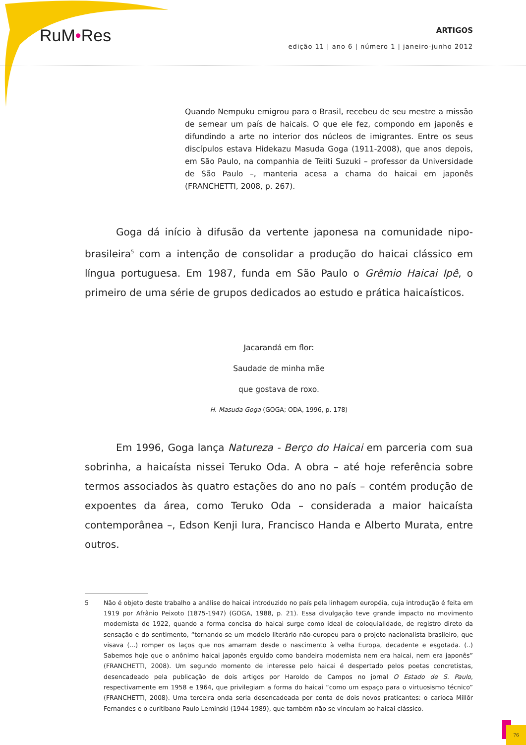RuM•Res ARTIGOS
edição 11 | ano 6 | número 1 | janeiro-junho 2012
Quando Nempuku emigrou para o Brasil, recebeu de seu mestre a missão de semear um país de haicais. O que ele fez, compondo em japonês e difundindo a arte no interior dos núcleos de imigrantes. Entre os seus discípulos estava Hidekazu Masuda Goga (1911-2008), que anos depois, em São Paulo, na companhia de Teiiti Suzuki – professor da Universidade de São Paulo –, manteria acesa a chama do haicai em japonês (FRANCHETTI, 2008, p. 267).
Goga dá início à difusão da vertente japonesa na comunidade nipo-brasileira<sup>5</sup> com a intenção de consolidar a produção do haicai clássico em língua portuguesa. Em 1987, funda em São Paulo o Grêmio Haicai Ipê, o primeiro de uma série de grupos dedicados ao estudo e prática haicaísticos.
Jacarandá em flor:
Saudade de minha mãe
que gostava de roxo.
H. Masuda Goga (GOGA; ODA, 1996, p. 178)
Em 1996, Goga lança Natureza - Berço do Haicai em parceria com sua sobrinha, a haicaísta nissei Teruko Oda. A obra – até hoje referência sobre termos associados às quatro estações do ano no país – contém produção de expoentes da área, como Teruko Oda – considerada a maior haicaísta contemporânea –, Edson Kenji Iura, Francisco Handa e Alberto Murata, entre outros.
5 Não é objeto deste trabalho a análise do haicai introduzido no país pela linhagem européia, cuja introdução é feita em 1919 por Afrânio Peixoto (1875-1947) (GOGA, 1988, p. 21). Essa divulgação teve grande impacto no movimento modernista de 1922, quando a forma concisa do haicai surge como ideal de coloquialidade, de registro direto da sensação e do sentimento, “tornando-se um modelo literário não-europeu para o projeto nacionalista brasileiro, que visava (...) romper os laços que nos amarram desde o nascimento à velha Europa, decadente e esgotada. (..) Sabemos hoje que o anônimo haicai japonês erguido como bandeira modernista nem era haicai, nem era japonês” (FRANCHETTI, 2008). Um segundo momento de interesse pelo haicai é despertado pelos poetas concretistas, desencadeado pela publicação de dois artigos por Haroldo de Campos no jornal O Estado de S. Paulo, respectivamente em 1958 e 1964, que privilegiam a forma do haicai “como um espaço para o virtuosismo técnico” (FRANCHETTI, 2008). Uma terceira onda seria desencadeada por conta de dois novos praticantes: o carioca Millôr Fernandes e o curitibano Paulo Leminski (1944-1989), que também não se vinculam ao haicai clássico.
76